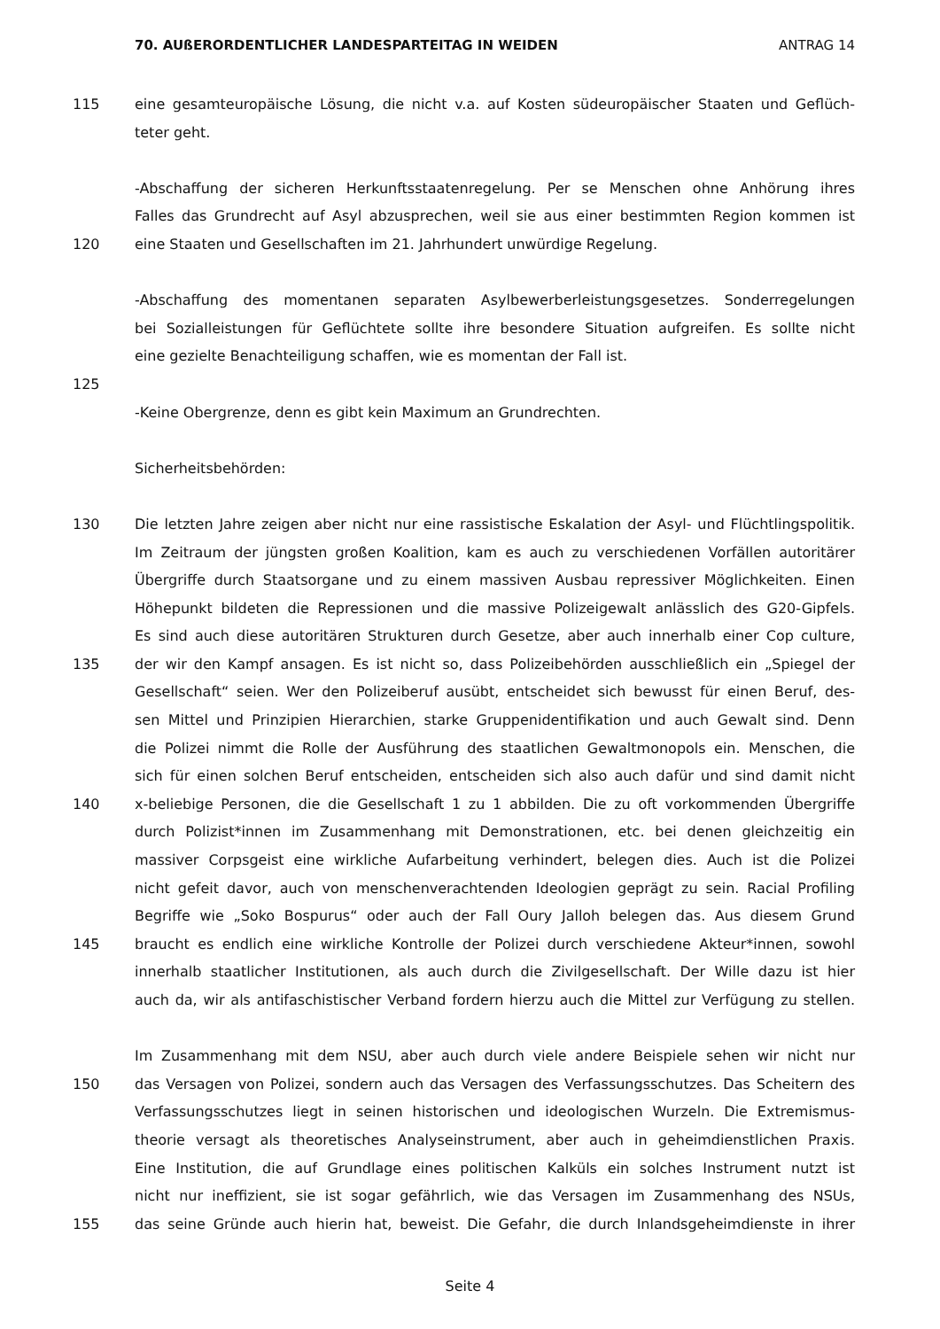70. AUßERORDENTLICHER LANDESPARTEITAG IN WEIDEN ANTRAG 14
115 eine gesamteuropäische Lösung, die nicht v.a. auf Kosten südeuropäischer Staaten und Geflüch-
teter geht.
-Abschaffung der sicheren Herkunftsstaatenregelung. Per se Menschen ohne Anhörung ihres
Falles das Grundrecht auf Asyl abzusprechen, weil sie aus einer bestimmten Region kommen ist
120 eine Staaten und Gesellschaften im 21. Jahrhundert unwürdige Regelung.
-Abschaffung des momentanen separaten Asylbewerberleistungsgesetzes. Sonderregelungen
bei Sozialleistungen für Geflüchtete sollte ihre besondere Situation aufgreifen. Es sollte nicht
eine gezielte Benachteiligung schaffen, wie es momentan der Fall ist.
125
-Keine Obergrenze, denn es gibt kein Maximum an Grundrechten.
Sicherheitsbehörden:
130 Die letzten Jahre zeigen aber nicht nur eine rassistische Eskalation der Asyl- und Flüchtlingspolitik.
Im Zeitraum der jüngsten großen Koalition, kam es auch zu verschiedenen Vorfällen autoritärer
Übergriffe durch Staatsorgane und zu einem massiven Ausbau repressiver Möglichkeiten. Einen
Höhepunkt bildeten die Repressionen und die massive Polizeigewalt anlässlich des G20-Gipfels.
Es sind auch diese autoritären Strukturen durch Gesetze, aber auch innerhalb einer Cop culture,
135 der wir den Kampf ansagen. Es ist nicht so, dass Polizeibehörden ausschließlich ein „Spiegel der
Gesellschaft“ seien. Wer den Polizeiberuf ausübt, entscheidet sich bewusst für einen Beruf, des-
sen Mittel und Prinzipien Hierarchien, starke Gruppenidentifikation und auch Gewalt sind. Denn
die Polizei nimmt die Rolle der Ausführung des staatlichen Gewaltmonopols ein. Menschen, die
sich für einen solchen Beruf entscheiden, entscheiden sich also auch dafür und sind damit nicht
140 x-beliebige Personen, die die Gesellschaft 1 zu 1 abbilden. Die zu oft vorkommenden Übergriffe
durch Polizist*innen im Zusammenhang mit Demonstrationen, etc. bei denen gleichzeitig ein
massiver Corpsgeist eine wirkliche Aufarbeitung verhindert, belegen dies. Auch ist die Polizei
nicht gefeit davor, auch von menschenverachtenden Ideologien geprägt zu sein. Racial Profiling
Begriffe wie „Soko Bospurus“ oder auch der Fall Oury Jalloh belegen das. Aus diesem Grund
145 braucht es endlich eine wirkliche Kontrolle der Polizei durch verschiedene Akteur*innen, sowohl
innerhalb staatlicher Institutionen, als auch durch die Zivilgesellschaft. Der Wille dazu ist hier
auch da, wir als antifaschistischer Verband fordern hierzu auch die Mittel zur Verfügung zu stellen.
Im Zusammenhang mit dem NSU, aber auch durch viele andere Beispiele sehen wir nicht nur
150 das Versagen von Polizei, sondern auch das Versagen des Verfassungsschutzes. Das Scheitern des
Verfassungsschutzes liegt in seinen historischen und ideologischen Wurzeln. Die Extremismus-
theorie versagt als theoretisches Analyseinstrument, aber auch in geheimdienstlichen Praxis.
Eine Institution, die auf Grundlage eines politischen Kalküls ein solches Instrument nutzt ist
nicht nur ineffizient, sie ist sogar gefährlich, wie das Versagen im Zusammenhang des NSUs,
155 das seine Gründe auch hierin hat, beweist. Die Gefahr, die durch Inlandsgeheimdienste in ihrer
Seite 4